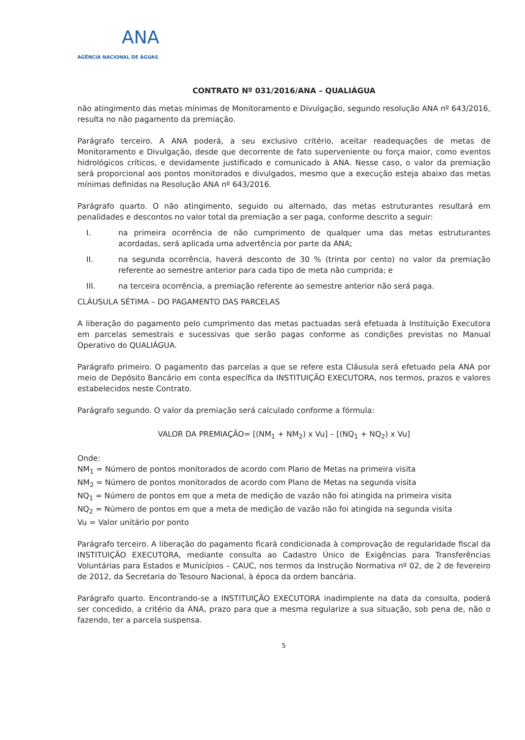ANA
AGÊNCIA NACIONAL DE ÁGUAS
CONTRATO Nº 031/2016/ANA – QUALIÁGUA
não atingimento das metas mínimas de Monitoramento e Divulgação, segundo resolução ANA nº 643/2016, resulta no não pagamento da premiação.
Parágrafo terceiro. A ANA poderá, a seu exclusivo critério, aceitar readequações de metas de Monitoramento e Divulgação, desde que decorrente de fato superveniente ou força maior, como eventos hidrológicos críticos, e devidamente justificado e comunicado à ANA. Nesse caso, o valor da premiação será proporcional aos pontos monitorados e divulgados, mesmo que a execução esteja abaixo das metas mínimas definidas na Resolução ANA nº 643/2016.
Parágrafo quarto. O não atingimento, seguido ou alternado, das metas estruturantes resultará em penalidades e descontos no valor total da premiação a ser paga, conforme descrito a seguir:
I. na primeira ocorrência de não cumprimento de qualquer uma das metas estruturantes acordadas, será aplicada uma advertência por parte da ANA;
II. na segunda ocorrência, haverá desconto de 30 % (trinta por cento) no valor da premiação referente ao semestre anterior para cada tipo de meta não cumprida; e
III. na terceira ocorrência, a premiação referente ao semestre anterior não será paga.
CLÁUSULA SÉTIMA – DO PAGAMENTO DAS PARCELAS
A liberação do pagamento pelo cumprimento das metas pactuadas será efetuada à Instituição Executora em parcelas semestrais e sucessivas que serão pagas conforme as condições previstas no Manual Operativo do QUALIÁGUA.
Parágrafo primeiro. O pagamento das parcelas a que se refere esta Cláusula será efetuado pela ANA por meio de Depósito Bancário em conta específica da INSTITUIÇÃO EXECUTORA, nos termos, prazos e valores estabelecidos neste Contrato.
Parágrafo segundo. O valor da premiação será calculado conforme a fórmula:
VALOR DA PREMIAÇÃO= [(NM<sub>1</sub> + NM<sub>2</sub>) x Vu] – [(NQ<sub>1</sub> + NQ<sub>2</sub>) x Vu]
Onde:
NM<sub>1</sub> = Número de pontos monitorados de acordo com Plano de Metas na primeira visita
NM<sub>2</sub> = Número de pontos monitorados de acordo com Plano de Metas na segunda visita
NQ<sub>1</sub> = Número de pontos em que a meta de medição de vazão não foi atingida na primeira visita
NQ<sub>2</sub> = Número de pontos em que a meta de medição de vazão não foi atingida na segunda visita
Vu = Valor unitário por ponto
Parágrafo terceiro. A liberação do pagamento ficará condicionada à comprovação de regularidade fiscal da INSTITUIÇÃO EXECUTORA, mediante consulta ao Cadastro Único de Exigências para Transferências Voluntárias para Estados e Municípios – CAUC, nos termos da Instrução Normativa nº 02, de 2 de fevereiro de 2012, da Secretaria do Tesouro Nacional, à época da ordem bancária.
Parágrafo quarto. Encontrando-se a INSTITUIÇÃO EXECUTORA inadimplente na data da consulta, poderá ser concedido, a critério da ANA, prazo para que a mesma regularize a sua situação, sob pena de, não o fazendo, ter a parcela suspensa.
5